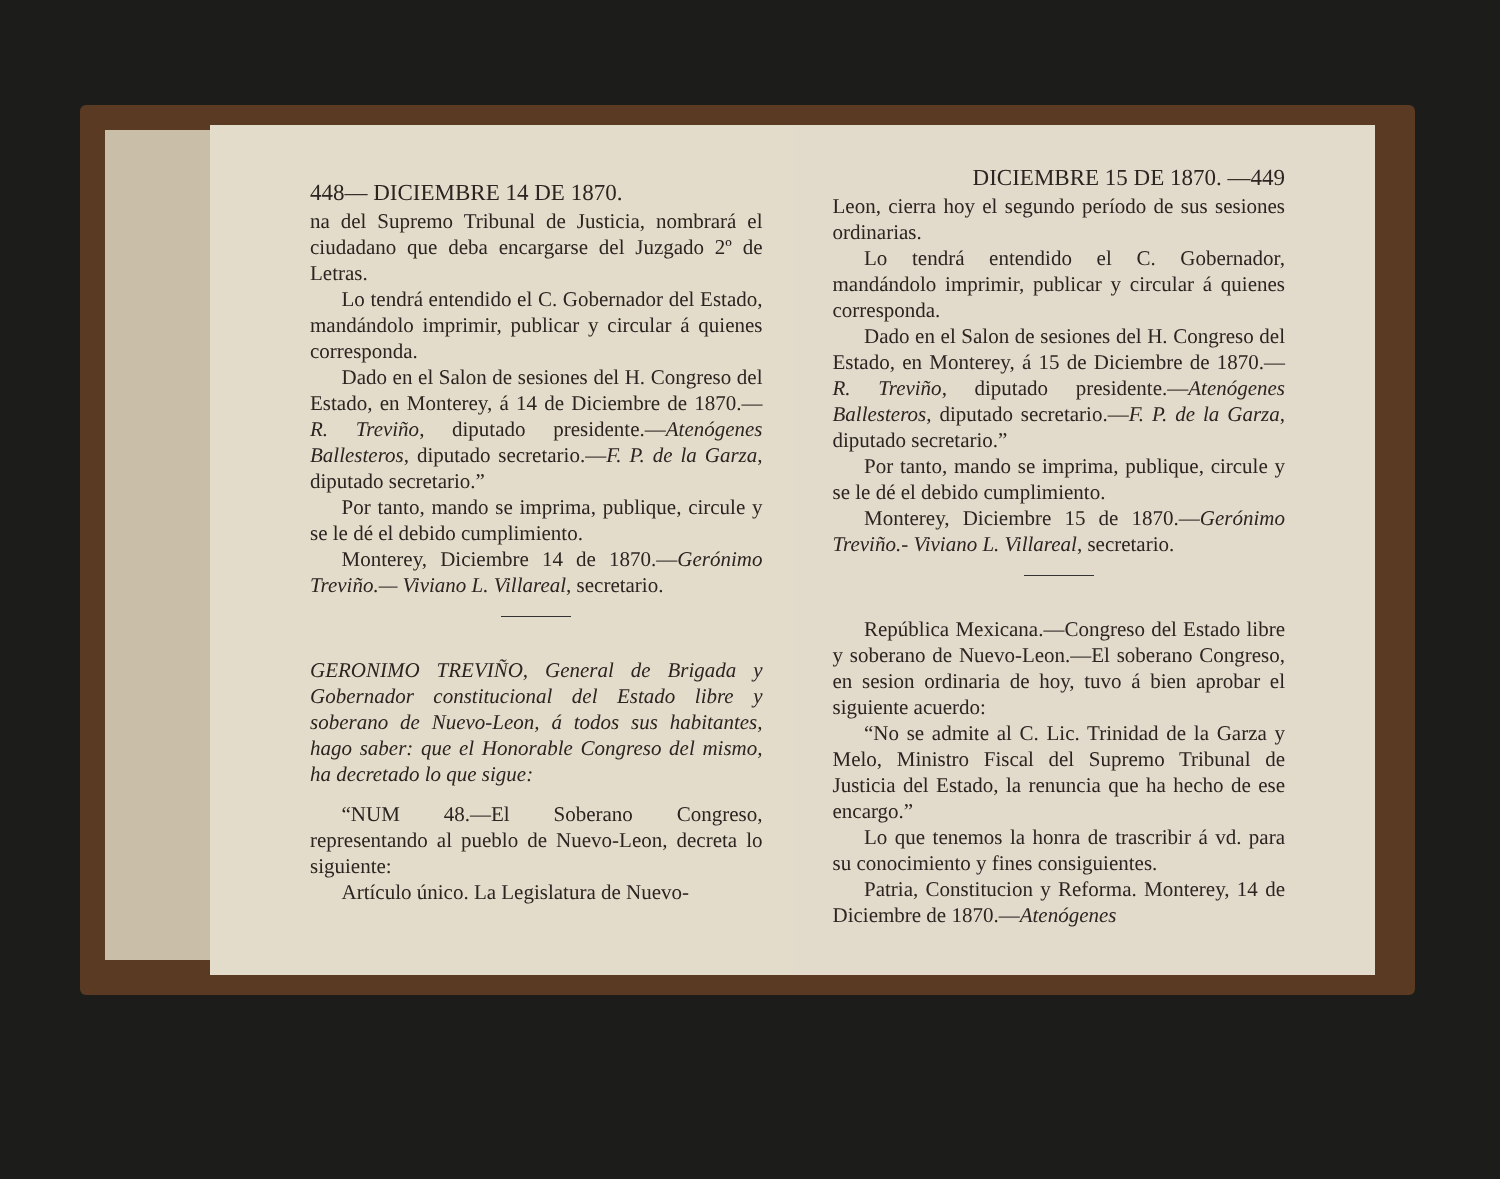448— DICIEMBRE 14 DE 1870.
na del Supremo Tribunal de Justicia, nombrará el ciudadano que deba encargarse del Juzgado 2º de Letras.
Lo tendrá entendido el C. Gobernador del Estado, mandándolo imprimir, publicar y circular á quienes corresponda.
Dado en el Salon de sesiones del H. Congreso del Estado, en Monterey, á 14 de Diciembre de 1870.—R. Treviño, diputado presidente.—Atenógenes Ballesteros, diputado secretario.—F. P. de la Garza, diputado secretario.”
Por tanto, mando se imprima, publique, circule y se le dé el debido cumplimiento.
Monterey, Diciembre 14 de 1870.—Gerónimo Treviño.— Viviano L. Villareal, secretario.
GERONIMO TREVIÑO, General de Brigada y Gobernador constitucional del Estado libre y soberano de Nuevo-Leon, á todos sus habitantes, hago saber: que el Honorable Congreso del mismo, ha decretado lo que sigue:
“NUM 48.—El Soberano Congreso, representando al pueblo de Nuevo-Leon, decreta lo siguiente:
Artículo único. La Legislatura de Nuevo-
DICIEMBRE 15 DE 1870. —449
Leon, cierra hoy el segundo período de sus sesiones ordinarias.
Lo tendrá entendido el C. Gobernador, mandándolo imprimir, publicar y circular á quienes corresponda.
Dado en el Salon de sesiones del H. Congreso del Estado, en Monterey, á 15 de Diciembre de 1870.—R. Treviño, diputado presidente.—Atenógenes Ballesteros, diputado secretario.—F. P. de la Garza, diputado secretario.”
Por tanto, mando se imprima, publique, circule y se le dé el debido cumplimiento.
Monterey, Diciembre 15 de 1870.—Gerónimo Treviño.- Viviano L. Villareal, secretario.
República Mexicana.—Congreso del Estado libre y soberano de Nuevo-Leon.—El soberano Congreso, en sesion ordinaria de hoy, tuvo á bien aprobar el siguiente acuerdo:
“No se admite al C. Lic. Trinidad de la Garza y Melo, Ministro Fiscal del Supremo Tribunal de Justicia del Estado, la renuncia que ha hecho de ese encargo.”
Lo que tenemos la honra de trascribir á vd. para su conocimiento y fines consiguientes.
Patria, Constitucion y Reforma. Monterey, 14 de Diciembre de 1870.—Atenógenes